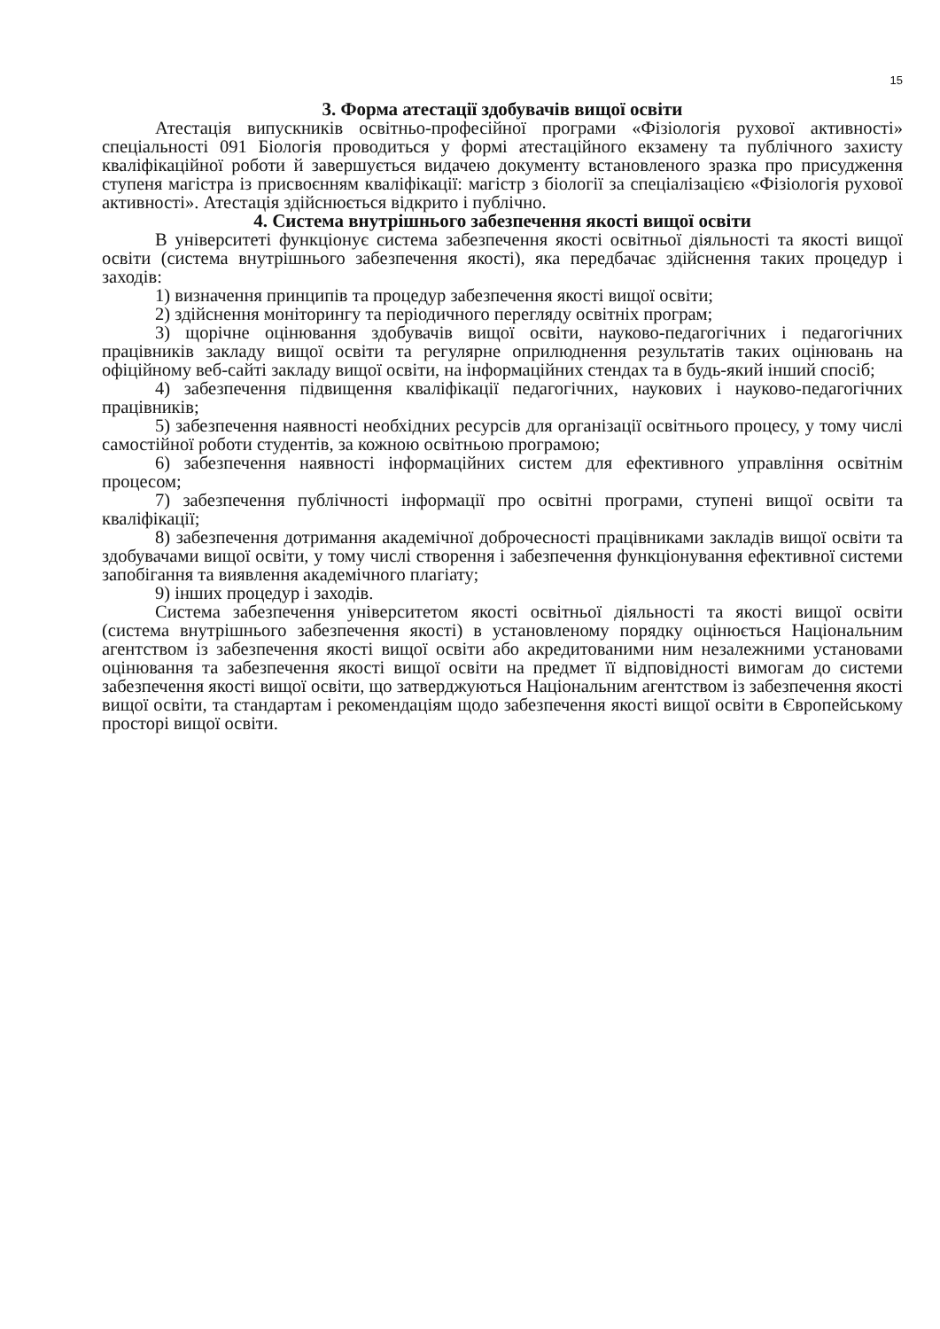15
3. Форма атестації здобувачів вищої освіти
Атестація випускників освітньо-професійної програми «Фізіологія рухової активності» спеціальності 091 Біологія проводиться у формі атестаційного екзамену та публічного захисту кваліфікаційної роботи й завершується видачею документу встановленого зразка про присудження ступеня магістра із присвоєнням кваліфікації: магістр з біології за спеціалізацією «Фізіологія рухової активності». Атестація здійснюється відкрито і публічно.
4. Система внутрішнього забезпечення якості вищої освіти
В університеті функціонує система забезпечення якості освітньої діяльності та якості вищої освіти (система внутрішнього забезпечення якості), яка передбачає здійснення таких процедур і заходів:
1) визначення принципів та процедур забезпечення якості вищої освіти;
2) здійснення моніторингу та періодичного перегляду освітніх програм;
3) щорічне оцінювання здобувачів вищої освіти, науково-педагогічних і педагогічних працівників закладу вищої освіти та регулярне оприлюднення результатів таких оцінювань на офіційному веб-сайті закладу вищої освіти, на інформаційних стендах та в будь-який інший спосіб;
4) забезпечення підвищення кваліфікації педагогічних, наукових і науково-педагогічних працівників;
5) забезпечення наявності необхідних ресурсів для організації освітнього процесу, у тому числі самостійної роботи студентів, за кожною освітньою програмою;
6) забезпечення наявності інформаційних систем для ефективного управління освітнім процесом;
7) забезпечення публічності інформації про освітні програми, ступені вищої освіти та кваліфікації;
8) забезпечення дотримання академічної доброчесності працівниками закладів вищої освіти та здобувачами вищої освіти, у тому числі створення і забезпечення функціонування ефективної системи запобігання та виявлення академічного плагіату;
9) інших процедур і заходів.
Система забезпечення університетом якості освітньої діяльності та якості вищої освіти (система внутрішнього забезпечення якості) в установленому порядку оцінюється Національним агентством із забезпечення якості вищої освіти або акредитованими ним незалежними установами оцінювання та забезпечення якості вищої освіти на предмет її відповідності вимогам до системи забезпечення якості вищої освіти, що затверджуються Національним агентством із забезпечення якості вищої освіти, та стандартам і рекомендаціям щодо забезпечення якості вищої освіти в Європейському просторі вищої освіти.